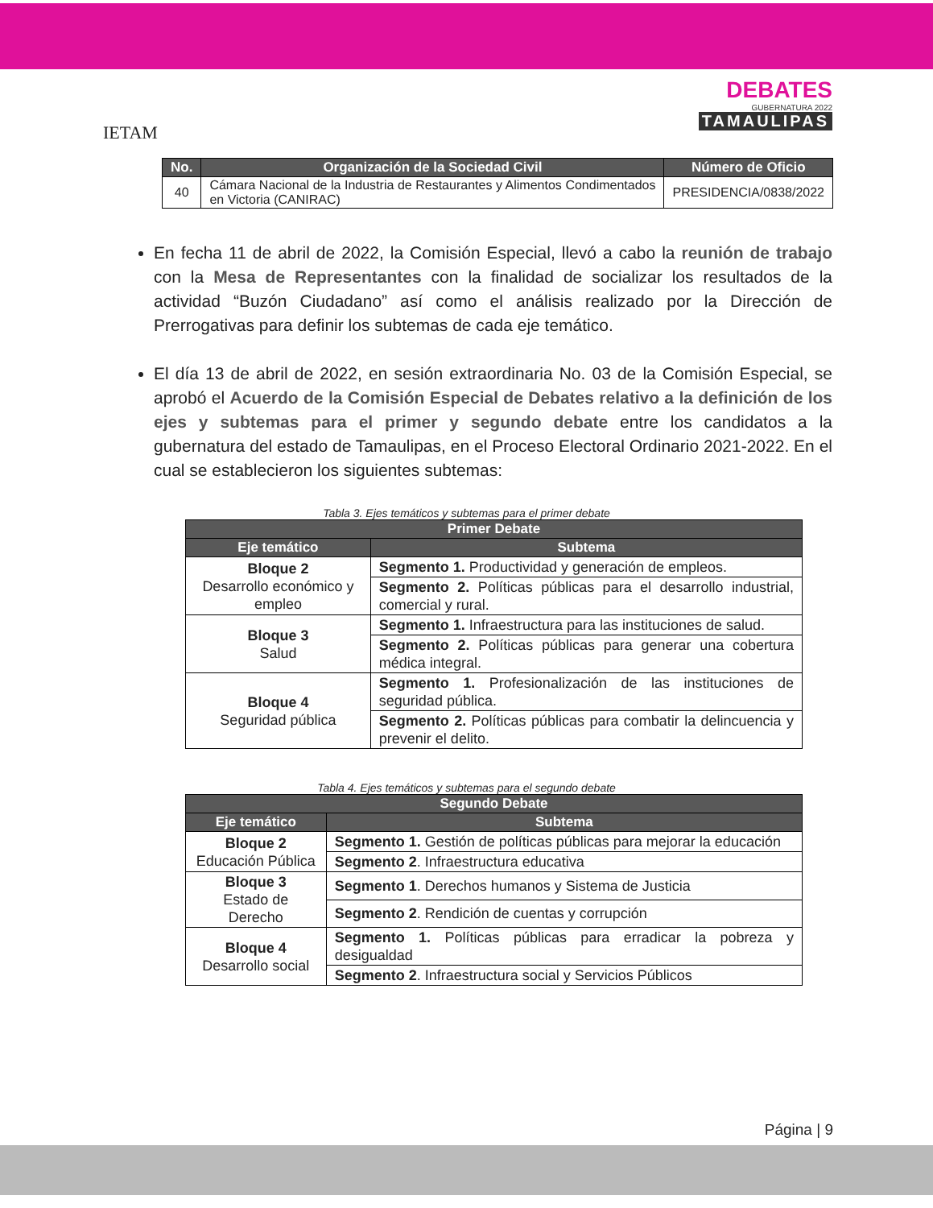IETAM
DEBATES
GUBERNATURA 2022
TAMAULIPAS
| No. | Organización de la Sociedad Civil | Número de Oficio |
| --- | --- | --- |
| 40 | Cámara Nacional de la Industria de Restaurantes y Alimentos Condimentados en Victoria (CANIRAC) | PRESIDENCIA/0838/2022 |
En fecha 11 de abril de 2022, la Comisión Especial, llevó a cabo la reunión de trabajo con la Mesa de Representantes con la finalidad de socializar los resultados de la actividad “Buzón Ciudadano” así como el análisis realizado por la Dirección de Prerrogativas para definir los subtemas de cada eje temático.
El día 13 de abril de 2022, en sesión extraordinaria No. 03 de la Comisión Especial, se aprobó el Acuerdo de la Comisión Especial de Debates relativo a la definición de los ejes y subtemas para el primer y segundo debate entre los candidatos a la gubernatura del estado de Tamaulipas, en el Proceso Electoral Ordinario 2021-2022. En el cual se establecieron los siguientes subtemas:
Tabla 3. Ejes temáticos y subtemas para el primer debate
| Primer Debate | |
| --- | --- |
| Eje temático | Subtema |
| Bloque 2 Desarrollo económico y empleo | Segmento 1. Productividad y generación de empleos. |
| | Segmento 2. Políticas públicas para el desarrollo industrial, comercial y rural. |
| Bloque 3 Salud | Segmento 1. Infraestructura para las instituciones de salud. |
| | Segmento 2. Políticas públicas para generar una cobertura médica integral. |
| Bloque 4 Seguridad pública | Segmento 1. Profesionalización de las instituciones de seguridad pública. |
| | Segmento 2. Políticas públicas para combatir la delincuencia y prevenir el delito. |
Tabla 4. Ejes temáticos y subtemas para el segundo debate
| Segundo Debate | |
| --- | --- |
| Eje temático | Subtema |
| Bloque 2 Educación Pública | Segmento 1. Gestión de políticas públicas para mejorar la educación |
| | Segmento 2 . Infraestructura educativa |
| Bloque 3 Estado de Derecho | Segmento 1 . Derechos humanos y Sistema de Justicia |
| | Segmento 2 . Rendición de cuentas y corrupción |
| Bloque 4 Desarrollo social | Segmento 1. Políticas públicas para erradicar la pobreza y desigualdad |
| | Segmento 2 . Infraestructura social y Servicios Públicos |
Página | 9